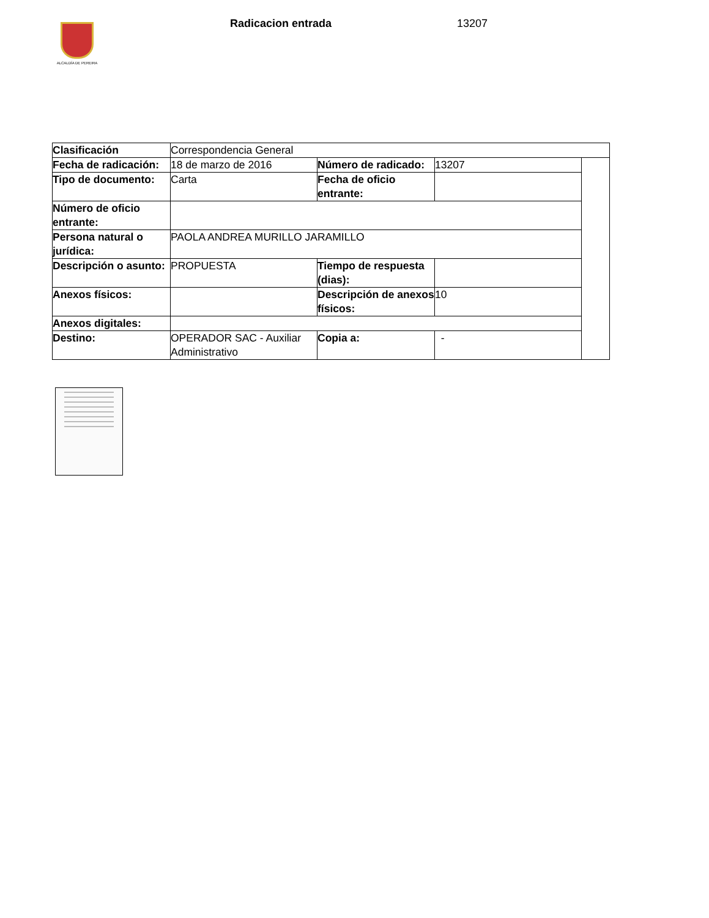ALCALDÍA DE PEREIRA
Radicacion entrada 13207
| Clasificación | Correspondencia General | | | |
| Fecha de radicación: | 18 de marzo de 2016 | Número de radicado: | 13207 | |
| Tipo de documento: | Carta | Fecha de oficio entrante: | | |
| Número de oficio entrante: | | | | |
| Persona natural o jurídica: | PAOLA ANDREA MURILLO JARAMILLO | | | |
| Descripción o asunto: | PROPUESTA | Tiempo de respuesta (dias): | | |
| Anexos físicos: | | Descripción de anexos físicos: | 10 | |
| Anexos digitales: | | | | |
| Destino: | OPERADOR SAC - Auxiliar Administrativo | Copia a: | - | |